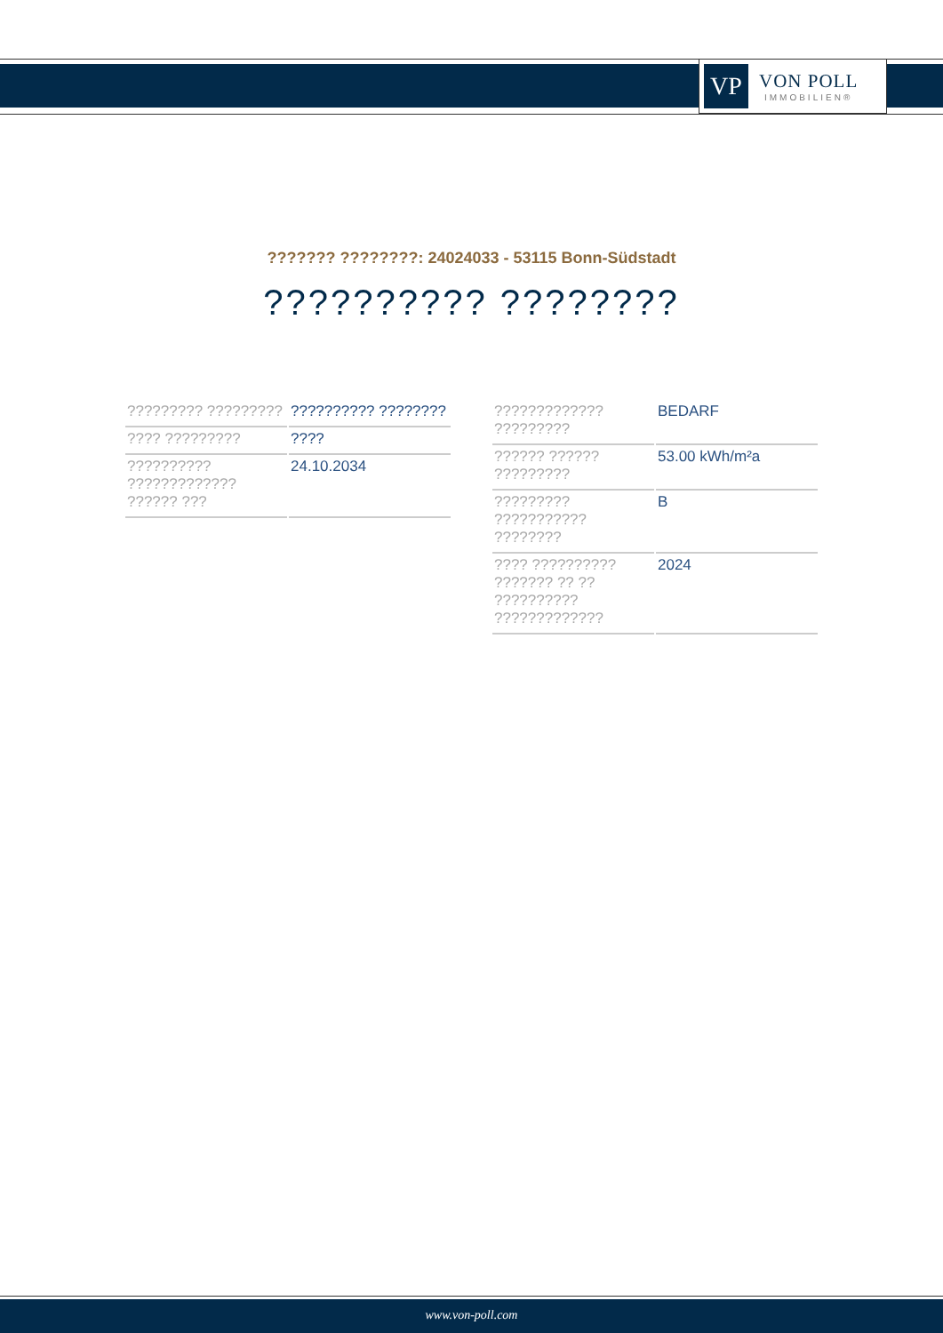VP
VON POLL
IMMOBILIEN®
??????? ????????: 24024033 - 53115 Bonn-Südstadt
?????????? ????????
| ????????? ????????? | ?????????? ???????? |
| ???? ????????? | ???? |
| ?????????? ????????????? ?????? ??? | 24.10.2034 |
| ????????????? ????????? | BEDARF |
| ?????? ?????? ????????? | 53.00 kWh/m²a |
| ????????? ??????????? ???????? | B |
| ???? ?????????? ??????? ?? ?? ?????????? ????????????? | 2024 |
www.von-poll.com